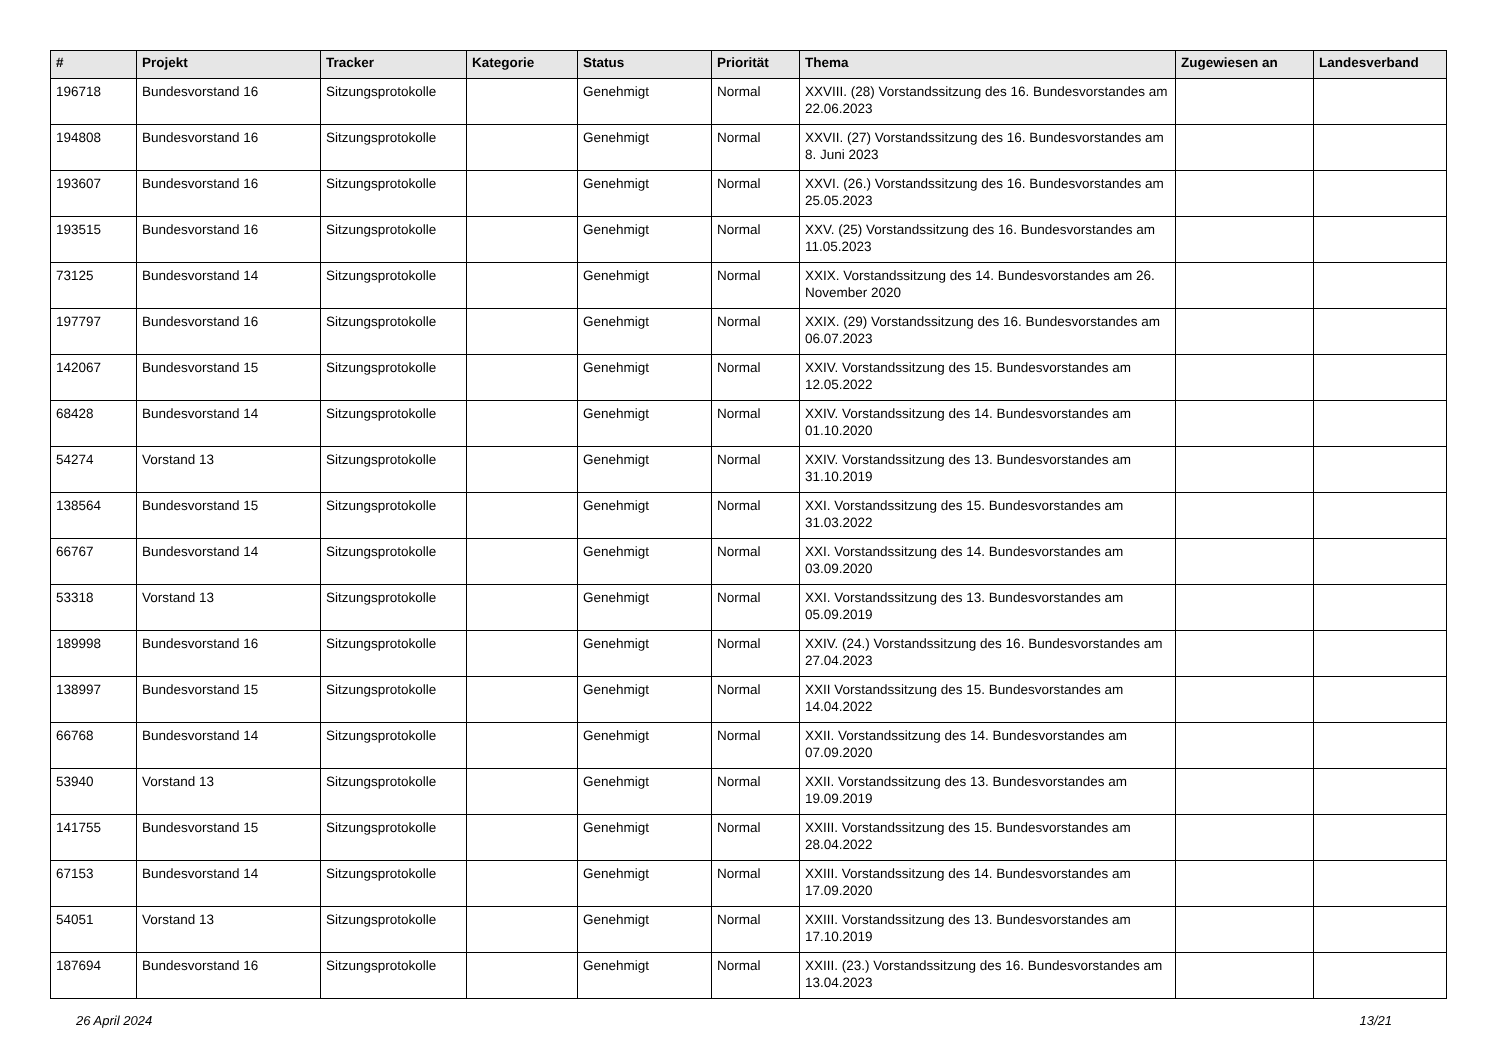| # | Projekt | Tracker | Kategorie | Status | Priorität | Thema | Zugewiesen an | Landesverband |
| --- | --- | --- | --- | --- | --- | --- | --- | --- |
| 196718 | Bundesvorstand 16 | Sitzungsprotokolle | | Genehmigt | Normal | XXVIII. (28) Vorstandssitzung des 16. Bundesvorstandes am 22.06.2023 | | |
| 194808 | Bundesvorstand 16 | Sitzungsprotokolle | | Genehmigt | Normal | XXVII. (27) Vorstandssitzung des 16. Bundesvorstandes am 8. Juni 2023 | | |
| 193607 | Bundesvorstand 16 | Sitzungsprotokolle | | Genehmigt | Normal | XXVI. (26.) Vorstandssitzung des 16. Bundesvorstandes am 25.05.2023 | | |
| 193515 | Bundesvorstand 16 | Sitzungsprotokolle | | Genehmigt | Normal | XXV. (25) Vorstandssitzung des 16. Bundesvorstandes am 11.05.2023 | | |
| 73125 | Bundesvorstand 14 | Sitzungsprotokolle | | Genehmigt | Normal | XXIX. Vorstandssitzung des 14. Bundesvorstandes am 26. November 2020 | | |
| 197797 | Bundesvorstand 16 | Sitzungsprotokolle | | Genehmigt | Normal | XXIX. (29) Vorstandssitzung des 16. Bundesvorstandes am 06.07.2023 | | |
| 142067 | Bundesvorstand 15 | Sitzungsprotokolle | | Genehmigt | Normal | XXIV. Vorstandssitzung des 15. Bundesvorstandes am 12.05.2022 | | |
| 68428 | Bundesvorstand 14 | Sitzungsprotokolle | | Genehmigt | Normal | XXIV. Vorstandssitzung des 14. Bundesvorstandes am 01.10.2020 | | |
| 54274 | Vorstand 13 | Sitzungsprotokolle | | Genehmigt | Normal | XXIV. Vorstandssitzung des 13. Bundesvorstandes am 31.10.2019 | | |
| 138564 | Bundesvorstand 15 | Sitzungsprotokolle | | Genehmigt | Normal | XXI. Vorstandssitzung des 15. Bundesvorstandes am 31.03.2022 | | |
| 66767 | Bundesvorstand 14 | Sitzungsprotokolle | | Genehmigt | Normal | XXI. Vorstandssitzung des 14. Bundesvorstandes am 03.09.2020 | | |
| 53318 | Vorstand 13 | Sitzungsprotokolle | | Genehmigt | Normal | XXI. Vorstandssitzung des 13. Bundesvorstandes am 05.09.2019 | | |
| 189998 | Bundesvorstand 16 | Sitzungsprotokolle | | Genehmigt | Normal | XXIV. (24.) Vorstandssitzung des 16. Bundesvorstandes am 27.04.2023 | | |
| 138997 | Bundesvorstand 15 | Sitzungsprotokolle | | Genehmigt | Normal | XXII Vorstandssitzung des 15. Bundesvorstandes am 14.04.2022 | | |
| 66768 | Bundesvorstand 14 | Sitzungsprotokolle | | Genehmigt | Normal | XXII. Vorstandssitzung des 14. Bundesvorstandes am 07.09.2020 | | |
| 53940 | Vorstand 13 | Sitzungsprotokolle | | Genehmigt | Normal | XXII. Vorstandssitzung des 13. Bundesvorstandes am 19.09.2019 | | |
| 141755 | Bundesvorstand 15 | Sitzungsprotokolle | | Genehmigt | Normal | XXIII. Vorstandssitzung des 15. Bundesvorstandes am 28.04.2022 | | |
| 67153 | Bundesvorstand 14 | Sitzungsprotokolle | | Genehmigt | Normal | XXIII. Vorstandssitzung des 14. Bundesvorstandes am 17.09.2020 | | |
| 54051 | Vorstand 13 | Sitzungsprotokolle | | Genehmigt | Normal | XXIII. Vorstandssitzung des 13. Bundesvorstandes am 17.10.2019 | | |
| 187694 | Bundesvorstand 16 | Sitzungsprotokolle | | Genehmigt | Normal | XXIII. (23.) Vorstandssitzung des 16. Bundesvorstandes am 13.04.2023 | | |
26 April 2024 13/21